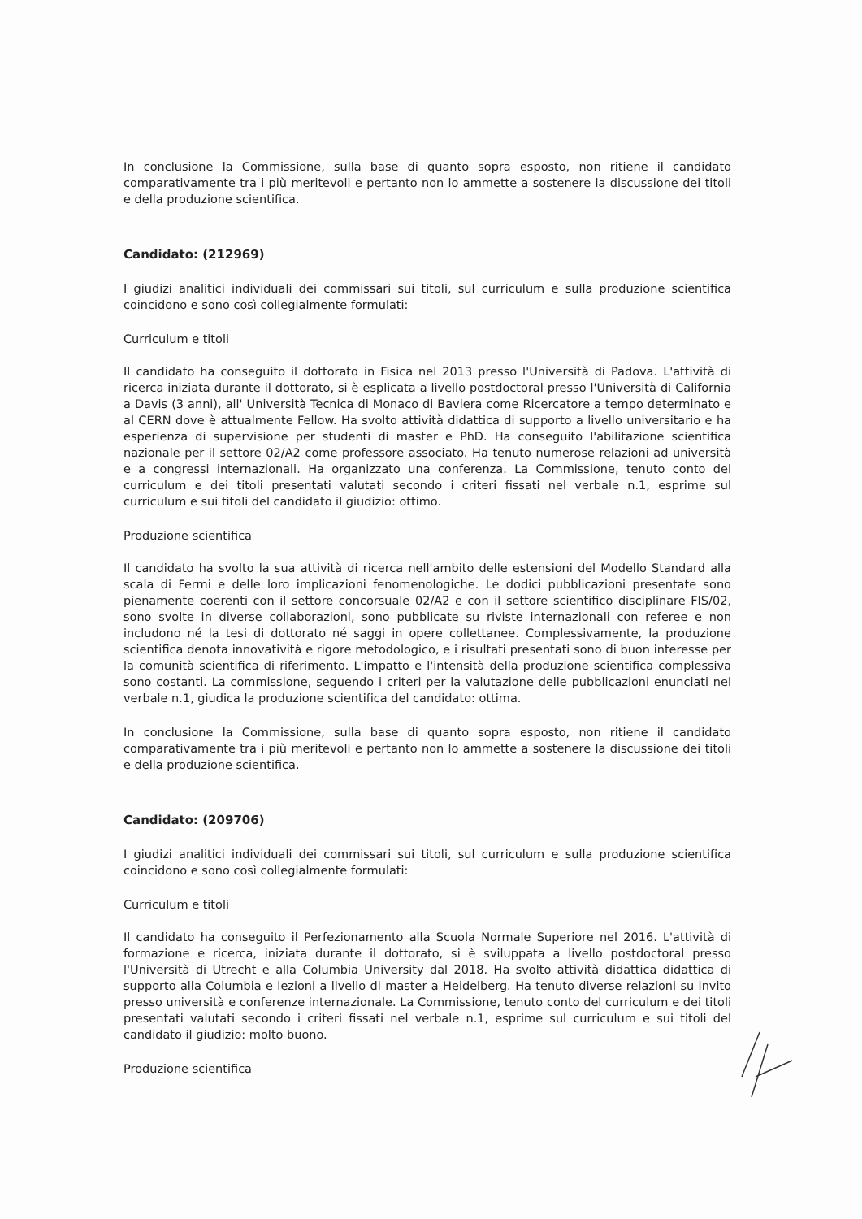In conclusione la Commissione, sulla base di quanto sopra esposto, non ritiene il candidato comparativamente tra i più meritevoli e pertanto non lo ammette a sostenere la discussione dei titoli e della produzione scientifica.
Candidato: (212969)
I giudizi analitici individuali dei commissari sui titoli, sul curriculum e sulla produzione scientifica coincidono e sono così collegialmente formulati:
Curriculum e titoli
Il candidato ha conseguito il dottorato in Fisica nel 2013 presso l'Università di Padova. L'attività di ricerca iniziata durante il dottorato, si è esplicata a livello postdoctoral presso l'Università di California a Davis (3 anni), all' Università Tecnica di Monaco di Baviera come Ricercatore a tempo determinato e al CERN dove è attualmente Fellow. Ha svolto attività didattica di supporto a livello universitario e ha esperienza di supervisione per studenti di master e PhD. Ha conseguito l'abilitazione scientifica nazionale per il settore 02/A2 come professore associato. Ha tenuto numerose relazioni ad università e a congressi internazionali. Ha organizzato una conferenza. La Commissione, tenuto conto del curriculum e dei titoli presentati valutati secondo i criteri fissati nel verbale n.1, esprime sul curriculum e sui titoli del candidato il giudizio: ottimo.
Produzione scientifica
Il candidato ha svolto la sua attività di ricerca nell'ambito delle estensioni del Modello Standard alla scala di Fermi e delle loro implicazioni fenomenologiche. Le dodici pubblicazioni presentate sono pienamente coerenti con il settore concorsuale 02/A2 e con il settore scientifico disciplinare FIS/02, sono svolte in diverse collaborazioni, sono pubblicate su riviste internazionali con referee e non includono né la tesi di dottorato né saggi in opere collettanee. Complessivamente, la produzione scientifica denota innovatività e rigore metodologico, e i risultati presentati sono di buon interesse per la comunità scientifica di riferimento. L'impatto e l'intensità della produzione scientifica complessiva sono costanti. La commissione, seguendo i criteri per la valutazione delle pubblicazioni enunciati nel verbale n.1, giudica la produzione scientifica del candidato: ottima.
In conclusione la Commissione, sulla base di quanto sopra esposto, non ritiene il candidato comparativamente tra i più meritevoli e pertanto non lo ammette a sostenere la discussione dei titoli e della produzione scientifica.
Candidato: (209706)
I giudizi analitici individuali dei commissari sui titoli, sul curriculum e sulla produzione scientifica coincidono e sono così collegialmente formulati:
Curriculum e titoli
Il candidato ha conseguito il Perfezionamento alla Scuola Normale Superiore nel 2016. L'attività di formazione e ricerca, iniziata durante il dottorato, si è sviluppata a livello postdoctoral presso l'Università di Utrecht e alla Columbia University dal 2018. Ha svolto attività didattica didattica di supporto alla Columbia e lezioni a livello di master a Heidelberg. Ha tenuto diverse relazioni su invito presso università e conferenze internazionale. La Commissione, tenuto conto del curriculum e dei titoli presentati valutati secondo i criteri fissati nel verbale n.1, esprime sul curriculum e sui titoli del candidato il giudizio: molto buono.
Produzione scientifica